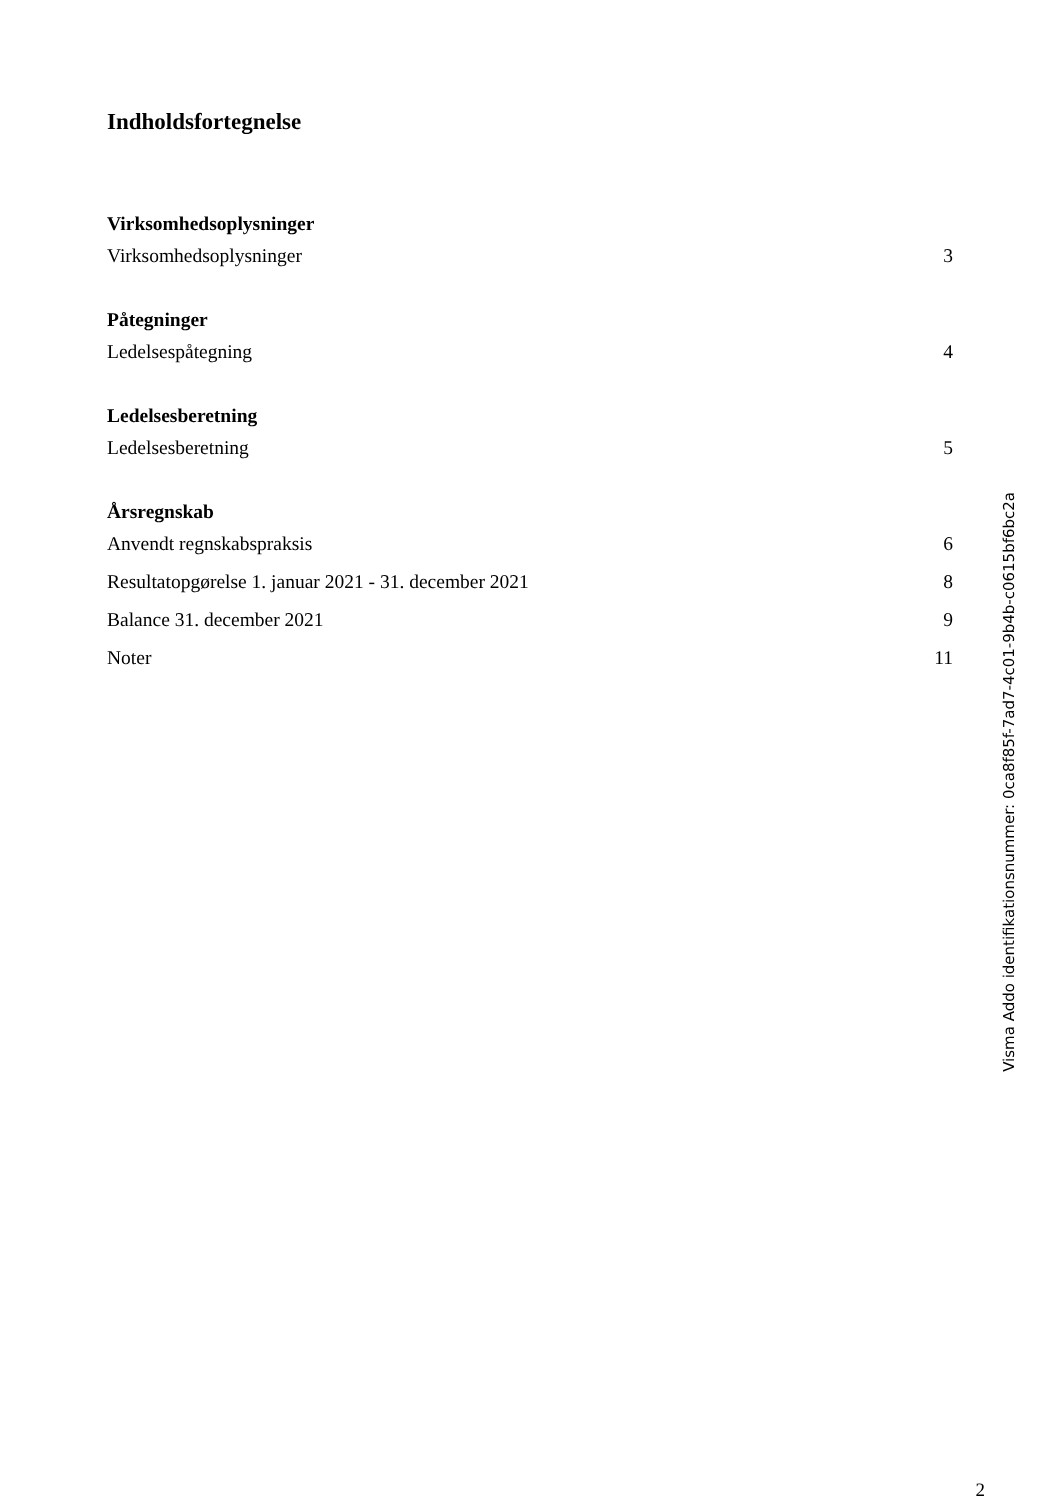Indholdsfortegnelse
Virksomhedsoplysninger
Virksomhedsoplysninger 3
Påtegninger
Ledelsespåtegning 4
Ledelsesberetning
Ledelsesberetning 5
Årsregnskab
Anvendt regnskabspraksis 6
Resultatopgørelse 1. januar 2021 - 31. december 2021 8
Balance 31. december 2021 9
Noter 11
2
Visma Addo identifikationsnummer: 0ca8f85f-7ad7-4c01-9b4b-c0615bf6bc2a